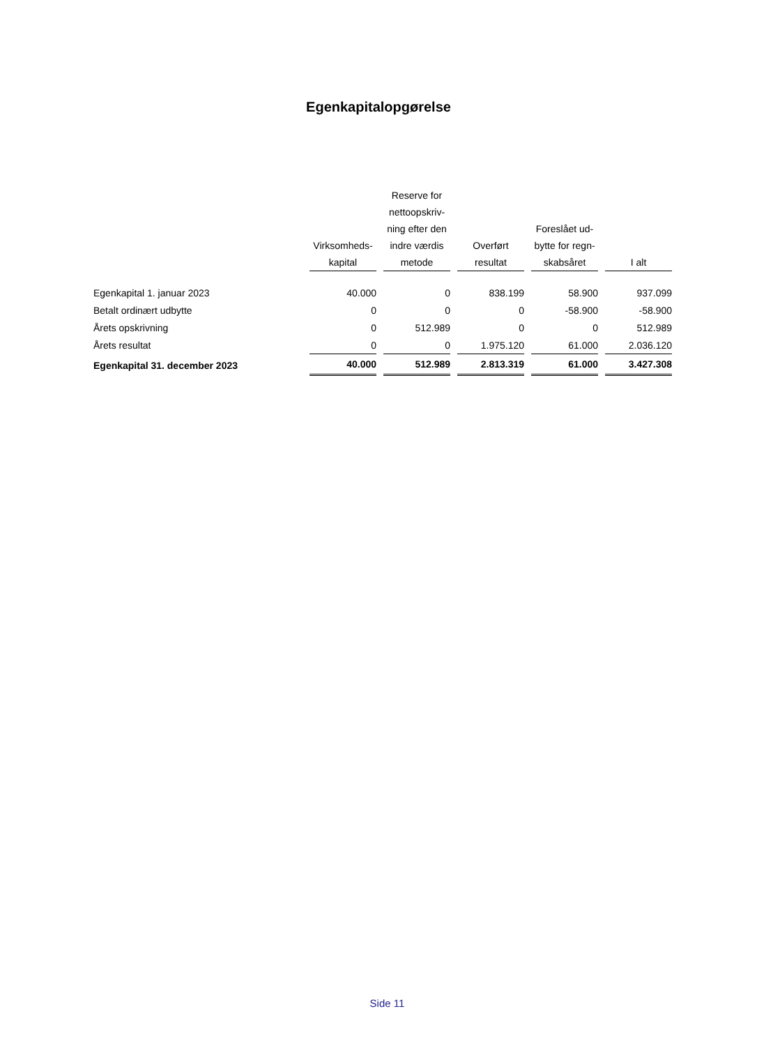Egenkapitalopgørelse
| | Virksomheds- kapital | Reserve for nettoopskriv- ning efter den indre værdis metode | Overført resultat | Foreslået ud- bytte for regn- skabsåret | I alt |
| --- | --- | --- | --- | --- | --- |
| Egenkapital 1. januar 2023 | 40.000 | 0 | 838.199 | 58.900 | 937.099 |
| Betalt ordinært udbytte | 0 | 0 | 0 | -58.900 | -58.900 |
| Årets opskrivning | 0 | 512.989 | 0 | 0 | 512.989 |
| Årets resultat | 0 | 0 | 1.975.120 | 61.000 | 2.036.120 |
| Egenkapital 31. december 2023 | 40.000 | 512.989 | 2.813.319 | 61.000 | 3.427.308 |
Side 11